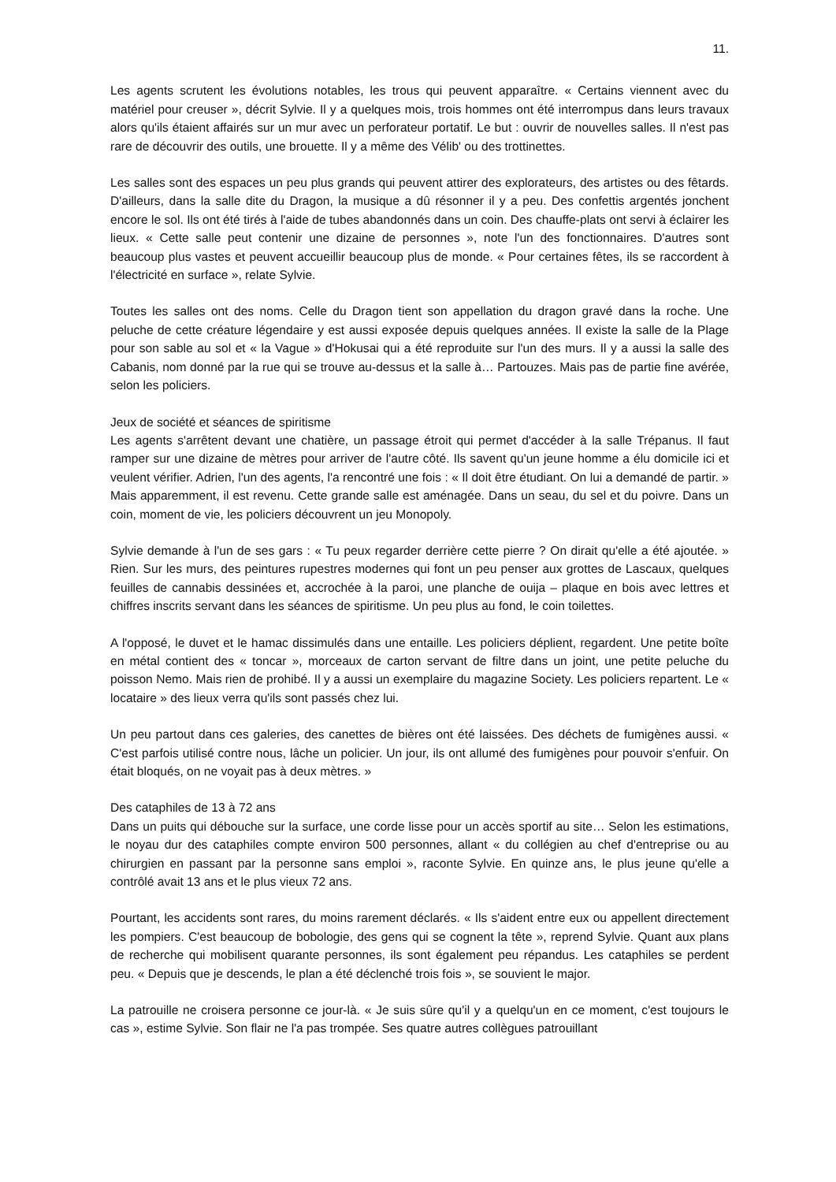11.
Les agents scrutent les évolutions notables, les trous qui peuvent apparaître. « Certains viennent avec du matériel pour creuser », décrit Sylvie. Il y a quelques mois, trois hommes ont été interrompus dans leurs travaux alors qu'ils étaient affairés sur un mur avec un perforateur portatif. Le but : ouvrir de nouvelles salles. Il n'est pas rare de découvrir des outils, une brouette. Il y a même des Vélib' ou des trottinettes.
Les salles sont des espaces un peu plus grands qui peuvent attirer des explorateurs, des artistes ou des fêtards. D'ailleurs, dans la salle dite du Dragon, la musique a dû résonner il y a peu. Des confettis argentés jonchent encore le sol. Ils ont été tirés à l'aide de tubes abandonnés dans un coin. Des chauffe-plats ont servi à éclairer les lieux. « Cette salle peut contenir une dizaine de personnes », note l'un des fonctionnaires. D'autres sont beaucoup plus vastes et peuvent accueillir beaucoup plus de monde. « Pour certaines fêtes, ils se raccordent à l'électricité en surface », relate Sylvie.
Toutes les salles ont des noms. Celle du Dragon tient son appellation du dragon gravé dans la roche. Une peluche de cette créature légendaire y est aussi exposée depuis quelques années. Il existe la salle de la Plage pour son sable au sol et « la Vague » d'Hokusai qui a été reproduite sur l'un des murs. Il y a aussi la salle des Cabanis, nom donné par la rue qui se trouve au-dessus et la salle à… Partouzes. Mais pas de partie fine avérée, selon les policiers.
Jeux de société et séances de spiritisme
Les agents s'arrêtent devant une chatière, un passage étroit qui permet d'accéder à la salle Trépanus. Il faut ramper sur une dizaine de mètres pour arriver de l'autre côté. Ils savent qu'un jeune homme a élu domicile ici et veulent vérifier. Adrien, l'un des agents, l'a rencontré une fois : « Il doit être étudiant. On lui a demandé de partir. » Mais apparemment, il est revenu. Cette grande salle est aménagée. Dans un seau, du sel et du poivre. Dans un coin, moment de vie, les policiers découvrent un jeu Monopoly.
Sylvie demande à l'un de ses gars : « Tu peux regarder derrière cette pierre ? On dirait qu'elle a été ajoutée. » Rien. Sur les murs, des peintures rupestres modernes qui font un peu penser aux grottes de Lascaux, quelques feuilles de cannabis dessinées et, accrochée à la paroi, une planche de ouija – plaque en bois avec lettres et chiffres inscrits servant dans les séances de spiritisme. Un peu plus au fond, le coin toilettes.
A l'opposé, le duvet et le hamac dissimulés dans une entaille. Les policiers déplient, regardent. Une petite boîte en métal contient des « toncar », morceaux de carton servant de filtre dans un joint, une petite peluche du poisson Nemo. Mais rien de prohibé. Il y a aussi un exemplaire du magazine Society. Les policiers repartent. Le « locataire » des lieux verra qu'ils sont passés chez lui.
Un peu partout dans ces galeries, des canettes de bières ont été laissées. Des déchets de fumigènes aussi. « C'est parfois utilisé contre nous, lâche un policier. Un jour, ils ont allumé des fumigènes pour pouvoir s'enfuir. On était bloqués, on ne voyait pas à deux mètres. »
Des cataphiles de 13 à 72 ans
Dans un puits qui débouche sur la surface, une corde lisse pour un accès sportif au site… Selon les estimations, le noyau dur des cataphiles compte environ 500 personnes, allant « du collégien au chef d'entreprise ou au chirurgien en passant par la personne sans emploi », raconte Sylvie. En quinze ans, le plus jeune qu'elle a contrôlé avait 13 ans et le plus vieux 72 ans.
Pourtant, les accidents sont rares, du moins rarement déclarés. « Ils s'aident entre eux ou appellent directement les pompiers. C'est beaucoup de bobologie, des gens qui se cognent la tête », reprend Sylvie. Quant aux plans de recherche qui mobilisent quarante personnes, ils sont également peu répandus. Les cataphiles se perdent peu. « Depuis que je descends, le plan a été déclenché trois fois », se souvient le major.
La patrouille ne croisera personne ce jour-là. « Je suis sûre qu'il y a quelqu'un en ce moment, c'est toujours le cas », estime Sylvie. Son flair ne l'a pas trompée. Ses quatre autres collègues patrouillant